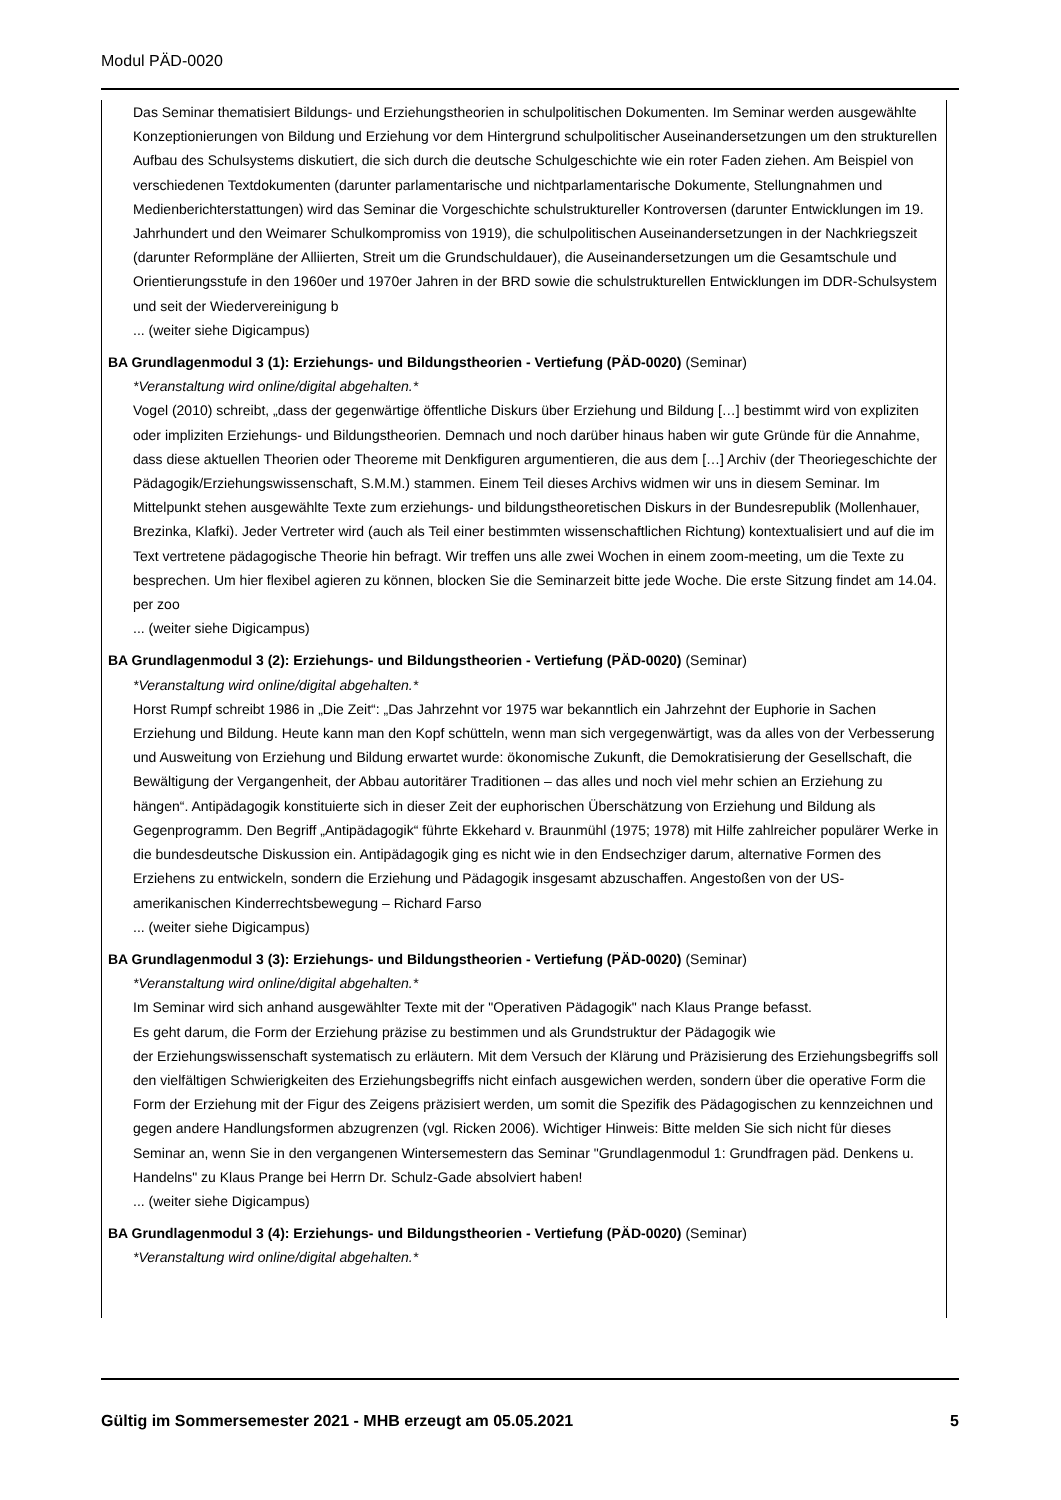Modul PÄD-0020
Das Seminar thematisiert Bildungs- und Erziehungstheorien in schulpolitischen Dokumenten. Im Seminar werden ausgewählte Konzeptionierungen von Bildung und Erziehung vor dem Hintergrund schulpolitischer Auseinandersetzungen um den strukturellen Aufbau des Schulsystems diskutiert, die sich durch die deutsche Schulgeschichte wie ein roter Faden ziehen. Am Beispiel von verschiedenen Textdokumenten (darunter parlamentarische und nichtparlamentarische Dokumente, Stellungnahmen und Medienberichterstattungen) wird das Seminar die Vorgeschichte schulstruktureller Kontroversen (darunter Entwicklungen im 19. Jahrhundert und den Weimarer Schulkompromiss von 1919), die schulpolitischen Auseinandersetzungen in der Nachkriegszeit (darunter Reformpläne der Alliierten, Streit um die Grundschuldauer), die Auseinandersetzungen um die Gesamtschule und Orientierungsstufe in den 1960er und 1970er Jahren in der BRD sowie die schulstrukturellen Entwicklungen im DDR-Schulsystem und seit der Wiedervereinigung b
... (weiter siehe Digicampus)
BA Grundlagenmodul 3 (1): Erziehungs- und Bildungstheorien - Vertiefung (PÄD-0020) (Seminar)
*Veranstaltung wird online/digital abgehalten.*
Vogel (2010) schreibt, „dass der gegenwärtige öffentliche Diskurs über Erziehung und Bildung […] bestimmt wird von expliziten oder impliziten Erziehungs- und Bildungstheorien. Demnach und noch darüber hinaus haben wir gute Gründe für die Annahme, dass diese aktuellen Theorien oder Theoreme mit Denkfiguren argumentieren, die aus dem […] Archiv (der Theoriegeschichte der Pädagogik/Erziehungswissenschaft, S.M.M.) stammen. Einem Teil dieses Archivs widmen wir uns in diesem Seminar. Im Mittelpunkt stehen ausgewählte Texte zum erziehungs- und bildungstheoretischen Diskurs in der Bundesrepublik (Mollenhauer, Brezinka, Klafki). Jeder Vertreter wird (auch als Teil einer bestimmten wissenschaftlichen Richtung) kontextualisiert und auf die im Text vertretene pädagogische Theorie hin befragt. Wir treffen uns alle zwei Wochen in einem zoom-meeting, um die Texte zu besprechen. Um hier flexibel agieren zu können, blocken Sie die Seminarzeit bitte jede Woche. Die erste Sitzung findet am 14.04. per zoo
... (weiter siehe Digicampus)
BA Grundlagenmodul 3 (2): Erziehungs- und Bildungstheorien - Vertiefung (PÄD-0020) (Seminar)
*Veranstaltung wird online/digital abgehalten.*
Horst Rumpf schreibt 1986 in „Die Zeit“: „Das Jahrzehnt vor 1975 war bekanntlich ein Jahrzehnt der Euphorie in Sachen Erziehung und Bildung. Heute kann man den Kopf schütteln, wenn man sich vergegenwärtigt, was da alles von der Verbesserung und Ausweitung von Erziehung und Bildung erwartet wurde: ökonomische Zukunft, die Demokratisierung der Gesellschaft, die Bewältigung der Vergangenheit, der Abbau autoritärer Traditionen – das alles und noch viel mehr schien an Erziehung zu hängen“. Antipädagogik konstituierte sich in dieser Zeit der euphorischen Überschätzung von Erziehung und Bildung als Gegenprogramm. Den Begriff „Antipädagogik“ führte Ekkehard v. Braunmühl (1975; 1978) mit Hilfe zahlreicher populärer Werke in die bundesdeutsche Diskussion ein. Antipädagogik ging es nicht wie in den Endsechziger darum, alternative Formen des Erziehens zu entwickeln, sondern die Erziehung und Pädagogik insgesamt abzuschaffen. Angestoßen von der US-amerikanischen Kinderrechtsbewegung – Richard Farso
... (weiter siehe Digicampus)
BA Grundlagenmodul 3 (3): Erziehungs- und Bildungstheorien - Vertiefung (PÄD-0020) (Seminar)
*Veranstaltung wird online/digital abgehalten.*
Im Seminar wird sich anhand ausgewählter Texte mit der "Operativen Pädagogik" nach Klaus Prange befasst.
Es geht darum, die Form der Erziehung präzise zu bestimmen und als Grundstruktur der Pädagogik wie
der Erziehungswissenschaft systematisch zu erläutern. Mit dem Versuch der Klärung und Präzisierung des Erziehungsbegriffs soll den vielfältigen Schwierigkeiten des Erziehungsbegriffs nicht einfach ausgewichen werden, sondern über die operative Form die Form der Erziehung mit der Figur des Zeigens präzisiert werden, um somit die Spezifik des Pädagogischen zu kennzeichnen und gegen andere Handlungsformen abzugrenzen (vgl. Ricken 2006). Wichtiger Hinweis: Bitte melden Sie sich nicht für dieses Seminar an, wenn Sie in den vergangenen Wintersemestern das Seminar "Grundlagenmodul 1: Grundfragen päd. Denkens u. Handelns" zu Klaus Prange bei Herrn Dr. Schulz-Gade absolviert haben!
... (weiter siehe Digicampus)
BA Grundlagenmodul 3 (4): Erziehungs- und Bildungstheorien - Vertiefung (PÄD-0020) (Seminar)
*Veranstaltung wird online/digital abgehalten.*
Gültig im Sommersemester 2021 - MHB erzeugt am 05.05.2021 5